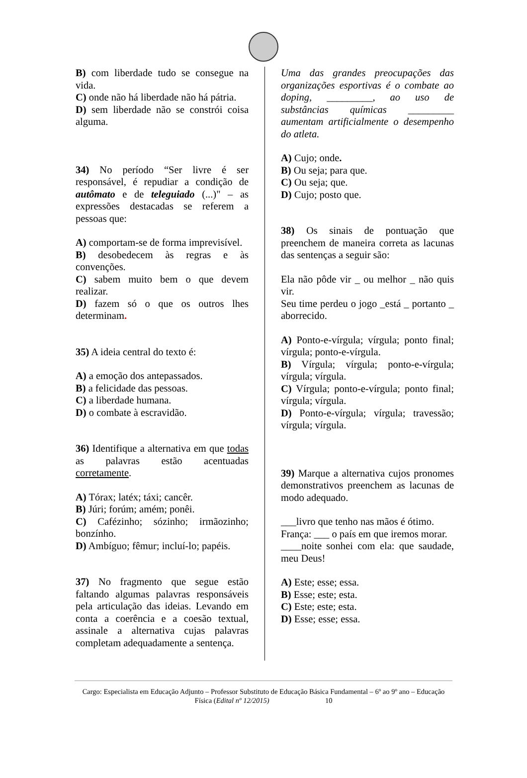B) com liberdade tudo se consegue na vida.
C) onde não há liberdade não há pátria.
D) sem liberdade não se constrói coisa alguma.
34) No período “Ser livre é ser responsável, é repudiar a condição de autômato e de teleguiado (...)" – as expressões destacadas se referem a pessoas que:
A) comportam-se de forma imprevisível.
B) desobedecem às regras e às convenções.
C) sabem muito bem o que devem realizar.
D) fazem só o que os outros lhes determinam.
35) A ideia central do texto é:
A) a emoção dos antepassados.
B) a felicidade das pessoas.
C) a liberdade humana.
D) o combate à escravidão.
36) Identifique a alternativa em que todas as palavras estão acentuadas corretamente.
A) Tórax; latéx; táxi; cancêr.
B) Júri; forúm; amém; ponêi.
C) Cafézinho; sózinho; irmãozinho; bonzínho.
D) Ambíguo; fêmur; incluí-lo; papéis.
37) No fragmento que segue estão faltando algumas palavras responsáveis pela articulação das ideias. Levando em conta a coerência e a coesão textual, assinale a alternativa cujas palavras completam adequadamente a sentença.
Uma das grandes preocupações das organizações esportivas é o combate ao doping, _________, ao uso de substâncias químicas _________ aumentam artificialmente o desempenho do atleta.
A) Cujo; onde.
B) Ou seja; para que.
C) Ou seja; que.
D) Cujo; posto que.
38) Os sinais de pontuação que preenchem de maneira correta as lacunas das sentenças a seguir são:
Ela não pôde vir _ ou melhor _ não quis vir.
Seu time perdeu o jogo _está _ portanto _ aborrecido.
A) Ponto-e-vírgula; vírgula; ponto final; vírgula; ponto-e-vírgula.
B) Vírgula; vírgula; ponto-e-vírgula; vírgula; vírgula.
C) Vírgula; ponto-e-vírgula; ponto final; vírgula; vírgula.
D) Ponto-e-vírgula; vírgula; travessão; vírgula; vírgula.
39) Marque a alternativa cujos pronomes demonstrativos preenchem as lacunas de modo adequado.
___livro que tenho nas mãos é ótimo.
França: ___ o país em que iremos morar.
____noite sonhei com ela: que saudade, meu Deus!
A) Este; esse; essa.
B) Esse; este; esta.
C) Este; este; esta.
D) Esse; esse; essa.
Cargo: Especialista em Educação Adjunto – Professor Substituto de Educação Básica Fundamental – 6º ao 9º ano – Educação Física (Edital nº 12/2015) 10